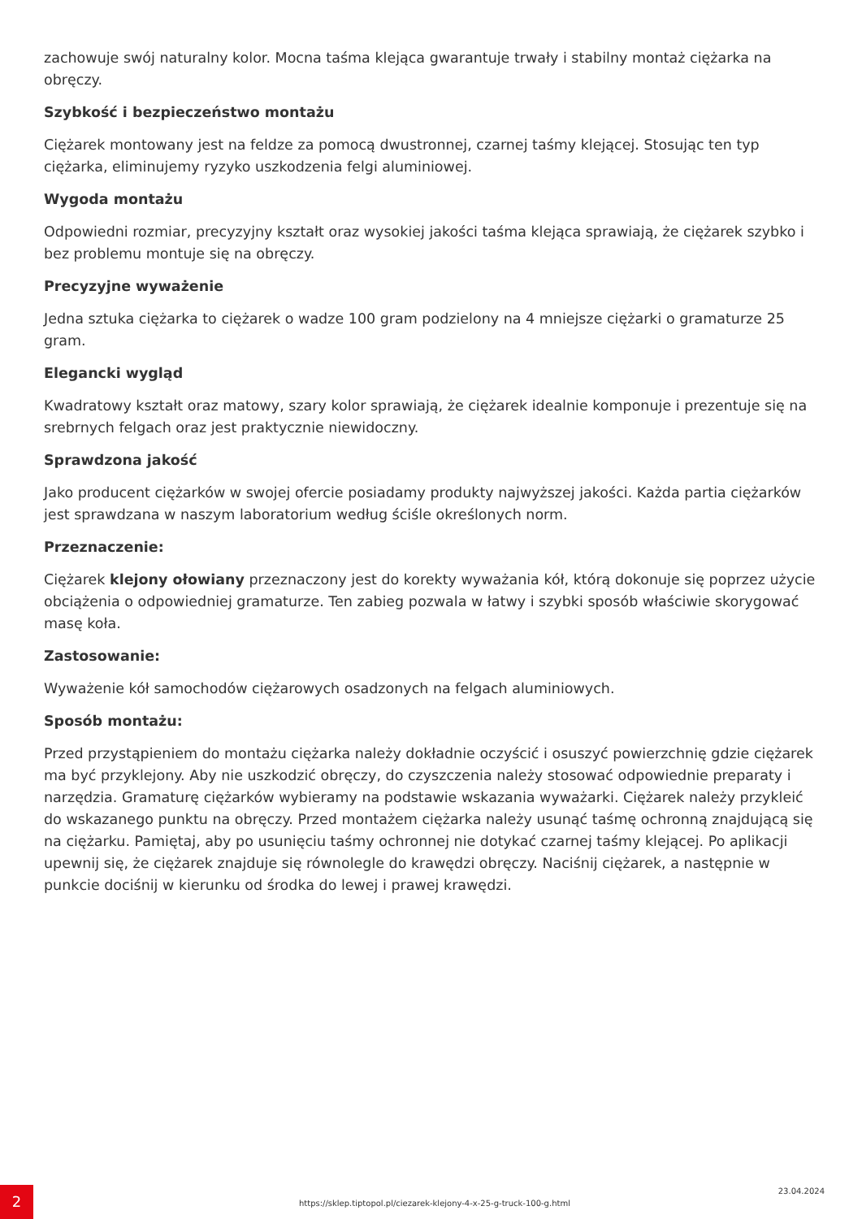zachowuje swój naturalny kolor. Mocna taśma klejąca gwarantuje trwały i stabilny montaż ciężarka na obręczy.
Szybkość i bezpieczeństwo montażu
Ciężarek montowany jest na feldze za pomocą dwustronnej, czarnej taśmy klejącej. Stosując ten typ ciężarka, eliminujemy ryzyko uszkodzenia felgi aluminiowej.
Wygoda montażu
Odpowiedni rozmiar, precyzyjny kształt oraz wysokiej jakości taśma klejąca sprawiają, że ciężarek szybko i bez problemu montuje się na obręczy.
Precyzyjne wyważenie
Jedna sztuka ciężarka to ciężarek o wadze 100 gram podzielony na 4 mniejsze ciężarki o gramaturze 25 gram.
Elegancki wygląd
Kwadratowy kształt oraz matowy, szary kolor sprawiają, że ciężarek idealnie komponuje i prezentuje się na srebrnych felgach oraz jest praktycznie niewidoczny.
Sprawdzona jakość
Jako producent ciężarków w swojej ofercie posiadamy produkty najwyższej jakości. Każda partia ciężarków jest sprawdzana w naszym laboratorium według ściśle określonych norm.
Przeznaczenie:
Ciężarek klejony ołowiany przeznaczony jest do korekty wyważania kół, którą dokonuje się poprzez użycie obciążenia o odpowiedniej gramaturze. Ten zabieg pozwala w łatwy i szybki sposób właściwie skorygować masę koła.
Zastosowanie:
Wyważenie kół samochodów ciężarowych osadzonych na felgach aluminiowych.
Sposób montażu:
Przed przystąpieniem do montażu ciężarka należy dokładnie oczyścić i osuszyć powierzchnię gdzie ciężarek ma być przyklejony. Aby nie uszkodzić obręczy, do czyszczenia należy stosować odpowiednie preparaty i narzędzia. Gramaturę ciężarków wybieramy na podstawie wskazania wyważarki. Ciężarek należy przykleić do wskazanego punktu na obręczy. Przed montażem ciężarka należy usunąć taśmę ochronną znajdującą się na ciężarku. Pamiętaj, aby po usunięciu taśmy ochronnej nie dotykać czarnej taśmy klejącej. Po aplikacji upewnij się, że ciężarek znajduje się równolegle do krawędzi obręczy. Naciśnij ciężarek, a następnie w punkcie dociśnij w kierunku od środka do lewej i prawej krawędzi.
2
https://sklep.tiptopol.pl/ciezarek-klejony-4-x-25-g-truck-100-g.html
23.04.2024